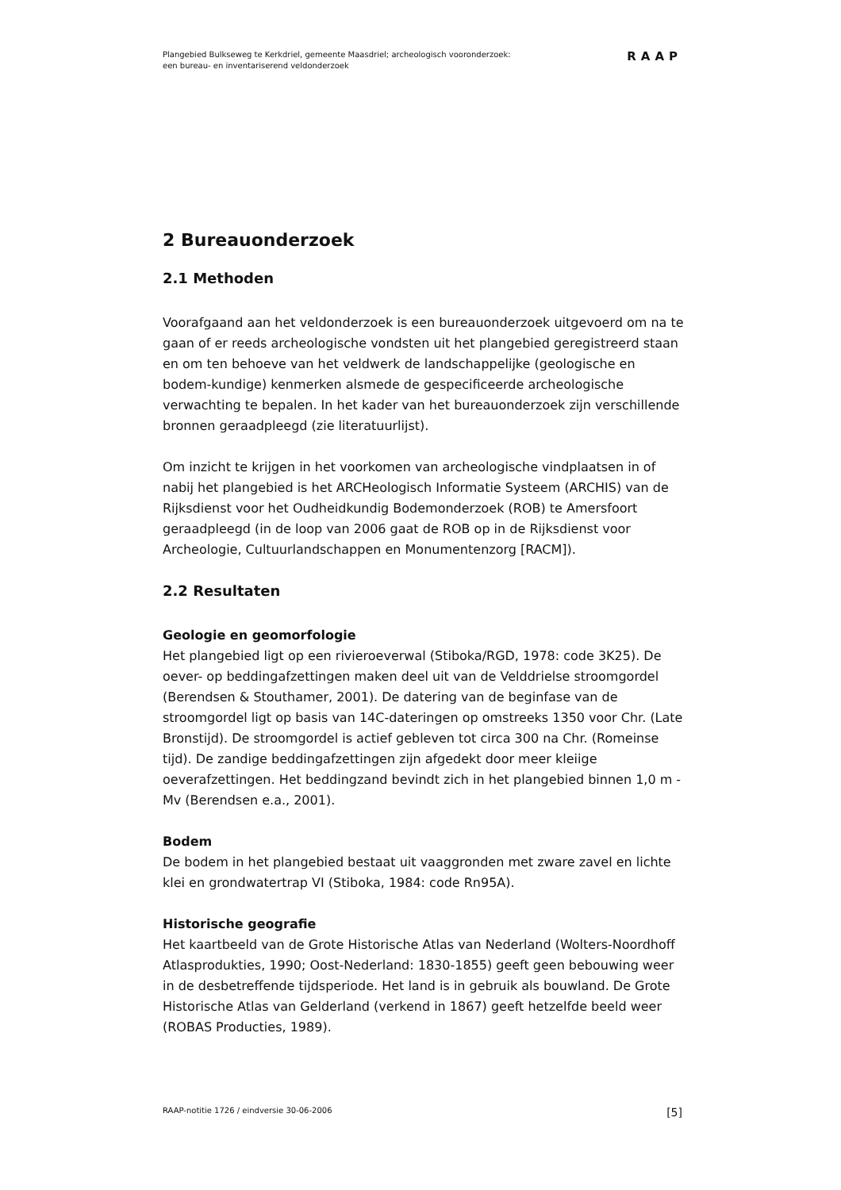Plangebied Bulkseweg te Kerkdriel, gemeente Maasdriel; archeologisch vooronderzoek:
een bureau- en inventariserend veldonderzoek
RAAP
2 Bureauonderzoek
2.1 Methoden
Voorafgaand aan het veldonderzoek is een bureauonderzoek uitgevoerd om na te gaan of er reeds archeologische vondsten uit het plangebied geregistreerd staan en om ten behoeve van het veldwerk de landschappelijke (geologische en bodem-kundige) kenmerken alsmede de gespecificeerde archeologische verwachting te bepalen. In het kader van het bureauonderzoek zijn verschillende bronnen geraadpleegd (zie literatuurlijst).
Om inzicht te krijgen in het voorkomen van archeologische vindplaatsen in of nabij het plangebied is het ARCHeologisch Informatie Systeem (ARCHIS) van de Rijksdienst voor het Oudheidkundig Bodemonderzoek (ROB) te Amersfoort geraadpleegd (in de loop van 2006 gaat de ROB op in de Rijksdienst voor Archeologie, Cultuurlandschappen en Monumentenzorg [RACM]).
2.2 Resultaten
Geologie en geomorfologie
Het plangebied ligt op een rivieroeverwal (Stiboka/RGD, 1978: code 3K25). De oever- op beddingafzettingen maken deel uit van de Velddrielse stroomgordel (Berendsen & Stouthamer, 2001). De datering van de beginfase van de stroomgordel ligt op basis van 14C-dateringen op omstreeks 1350 voor Chr. (Late Bronstijd). De stroomgordel is actief gebleven tot circa 300 na Chr. (Romeinse tijd). De zandige beddingafzettingen zijn afgedekt door meer kleiige oeverafzettingen. Het beddingzand bevindt zich in het plangebied binnen 1,0 m -Mv (Berendsen e.a., 2001).
Bodem
De bodem in het plangebied bestaat uit vaaggronden met zware zavel en lichte klei en grondwatertrap VI (Stiboka, 1984: code Rn95A).
Historische geografie
Het kaartbeeld van de Grote Historische Atlas van Nederland (Wolters-Noordhoff Atlasprodukties, 1990; Oost-Nederland: 1830-1855) geeft geen bebouwing weer in de desbetreffende tijdsperiode. Het land is in gebruik als bouwland. De Grote Historische Atlas van Gelderland (verkend in 1867) geeft hetzelfde beeld weer (ROBAS Producties, 1989).
RAAP-notitie 1726 / eindversie 30-06-2006 [5]